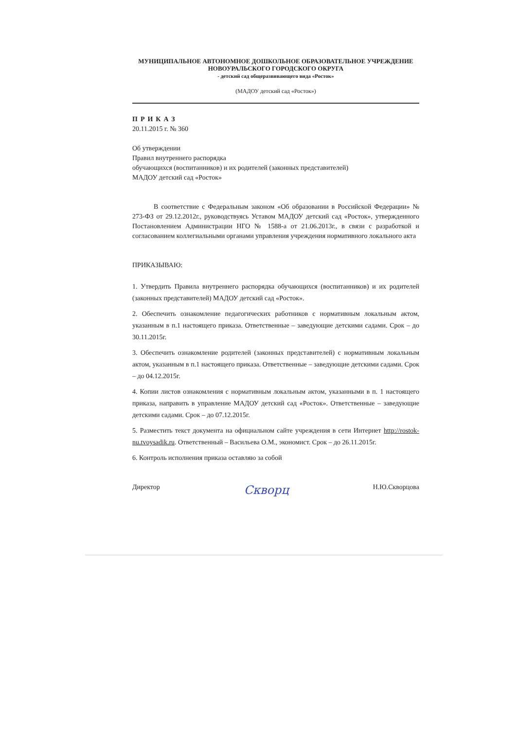МУНИЦИПАЛЬНОЕ АВТОНОМНОЕ ДОШКОЛЬНОЕ ОБРАЗОВАТЕЛЬНОЕ УЧРЕЖДЕНИЕ
НОВОУРАЛЬСКОГО ГОРОДСКОГО ОКРУГА
- детский сад общеразвивающего вида «Росток»
(МАДОУ детский сад «Росток»)
ПРИКАЗ
20.11.2015 г. № 360
Об утверждении
Правил внутреннего распорядка
обучающихся (воспитанников) и их родителей (законных представителей)
МАДОУ детский сад «Росток»
В соответствие с Федеральным законом «Об образовании в Российской Федерации» № 273-ФЗ от 29.12.2012г., руководствуясь Уставом МАДОУ детский сад «Росток», утвержденного Постановлением Администрации НГО № 1588-а от 21.06.2013г., в связи с разработкой и согласованием коллегиальными органами управления учреждения нормативного локального акта
ПРИКАЗЫВАЮ:
1. Утвердить Правила внутреннего распорядка обучающихся (воспитанников) и их родителей (законных представителей) МАДОУ детский сад «Росток».
2. Обеспечить ознакомление педагогических работников с нормативным локальным актом, указанным в п.1 настоящего приказа. Ответственные – заведующие детскими садами. Срок – до 30.11.2015г.
3. Обеспечить ознакомление родителей (законных представителей) с нормативным локальным актом, указанным в п.1 настоящего приказа. Ответственные – заведующие детскими садами. Срок – до 04.12.2015г.
4. Копии листов ознакомления с нормативным локальным актом, указанными в п. 1 настоящего приказа, направить в управление МАДОУ детский сад «Росток». Ответственные – заведующие детскими садами. Срок – до 07.12.2015г.
5. Разместить текст документа на официальном сайте учреждения в сети Интернет http://rostok-nu.tvoysadik.ru. Ответственный – Васильева О.М., экономист. Срок – до 26.11.2015г.
6. Контроль исполнения приказа оставляю за собой
Директор Скворц Н.Ю.Скворцова